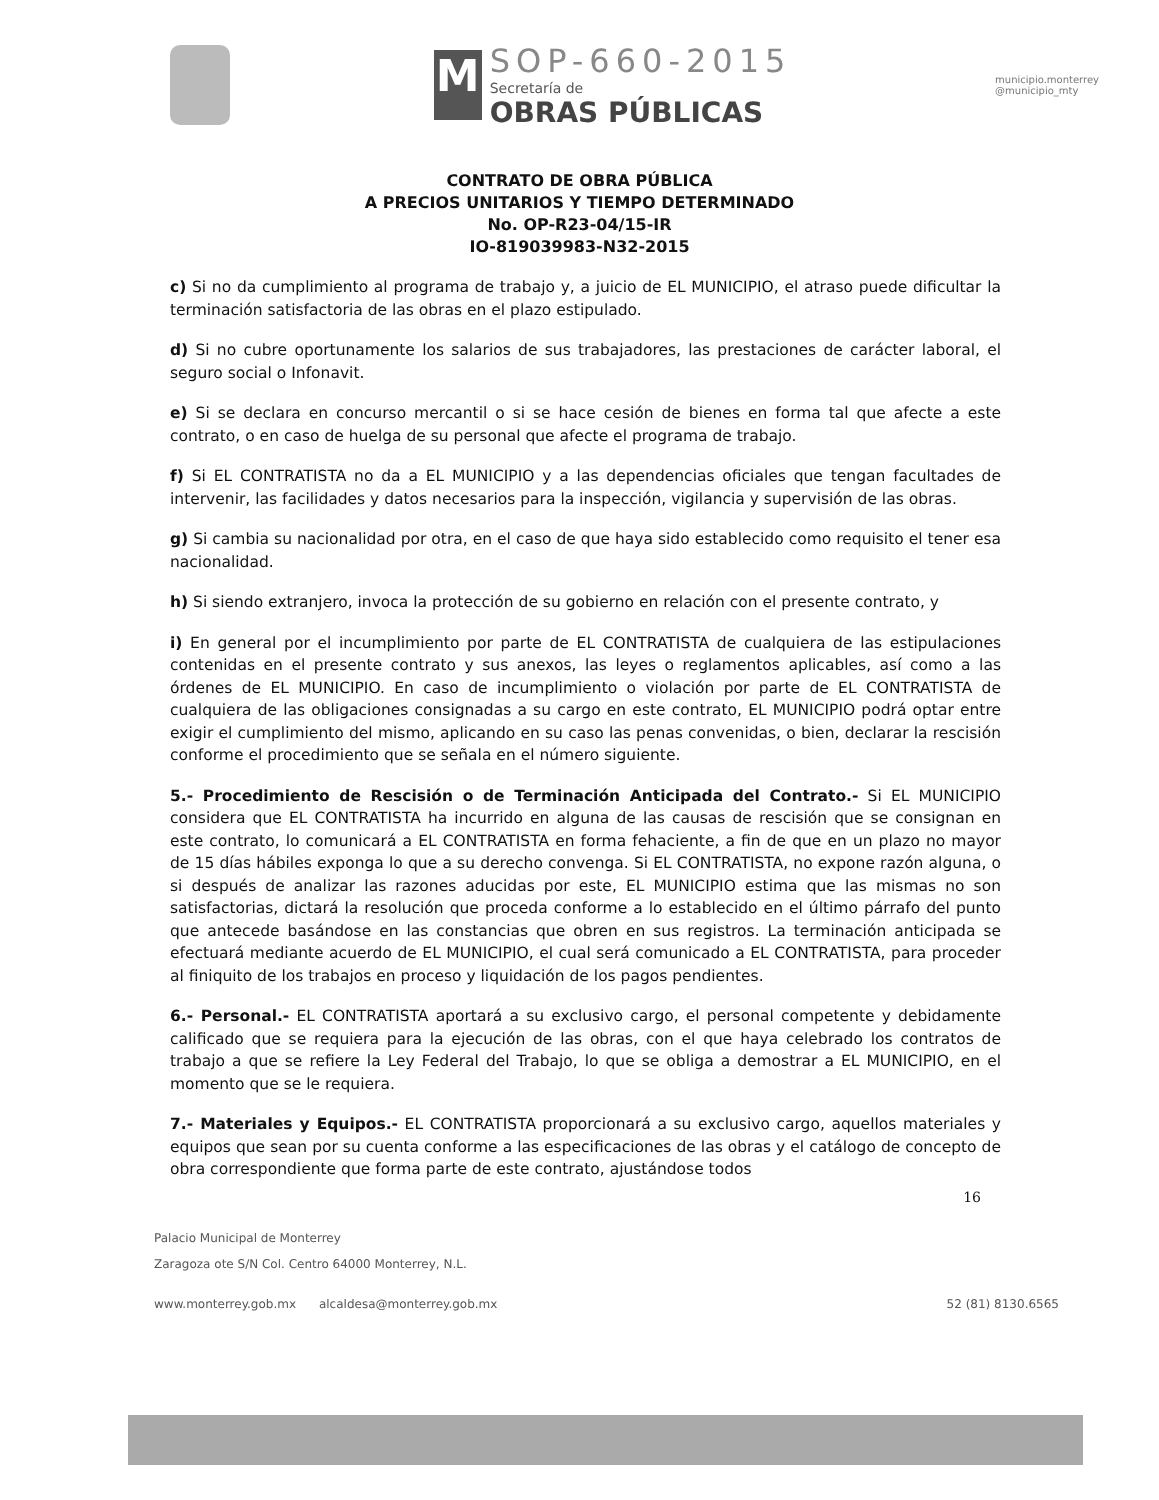M
SOP-660-2015
Secretaría de
OBRAS PÚBLICAS
municipio.monterrey
@municipio_mty
CONTRATO DE OBRA PÚBLICA
A PRECIOS UNITARIOS Y TIEMPO DETERMINADO
No. OP-R23-04/15-IR
IO-819039983-N32-2015
c) Si no da cumplimiento al programa de trabajo y, a juicio de EL MUNICIPIO, el atraso puede dificultar la terminación satisfactoria de las obras en el plazo estipulado.
d) Si no cubre oportunamente los salarios de sus trabajadores, las prestaciones de carácter laboral, el seguro social o Infonavit.
e) Si se declara en concurso mercantil o si se hace cesión de bienes en forma tal que afecte a este contrato, o en caso de huelga de su personal que afecte el programa de trabajo.
f) Si EL CONTRATISTA no da a EL MUNICIPIO y a las dependencias oficiales que tengan facultades de intervenir, las facilidades y datos necesarios para la inspección, vigilancia y supervisión de las obras.
g) Si cambia su nacionalidad por otra, en el caso de que haya sido establecido como requisito el tener esa nacionalidad.
h) Si siendo extranjero, invoca la protección de su gobierno en relación con el presente contrato, y
i) En general por el incumplimiento por parte de EL CONTRATISTA de cualquiera de las estipulaciones contenidas en el presente contrato y sus anexos, las leyes o reglamentos aplicables, así como a las órdenes de EL MUNICIPIO. En caso de incumplimiento o violación por parte de EL CONTRATISTA de cualquiera de las obligaciones consignadas a su cargo en este contrato, EL MUNICIPIO podrá optar entre exigir el cumplimiento del mismo, aplicando en su caso las penas convenidas, o bien, declarar la rescisión conforme el procedimiento que se señala en el número siguiente.
5.- Procedimiento de Rescisión o de Terminación Anticipada del Contrato.- Si EL MUNICIPIO considera que EL CONTRATISTA ha incurrido en alguna de las causas de rescisión que se consignan en este contrato, lo comunicará a EL CONTRATISTA en forma fehaciente, a fin de que en un plazo no mayor de 15 días hábiles exponga lo que a su derecho convenga. Si EL CONTRATISTA, no expone razón alguna, o si después de analizar las razones aducidas por este, EL MUNICIPIO estima que las mismas no son satisfactorias, dictará la resolución que proceda conforme a lo establecido en el último párrafo del punto que antecede basándose en las constancias que obren en sus registros. La terminación anticipada se efectuará mediante acuerdo de EL MUNICIPIO, el cual será comunicado a EL CONTRATISTA, para proceder al finiquito de los trabajos en proceso y liquidación de los pagos pendientes.
6.- Personal.- EL CONTRATISTA aportará a su exclusivo cargo, el personal competente y debidamente calificado que se requiera para la ejecución de las obras, con el que haya celebrado los contratos de trabajo a que se refiere la Ley Federal del Trabajo, lo que se obliga a demostrar a EL MUNICIPIO, en el momento que se le requiera.
7.- Materiales y Equipos.- EL CONTRATISTA proporcionará a su exclusivo cargo, aquellos materiales y equipos que sean por su cuenta conforme a las especificaciones de las obras y el catálogo de concepto de obra correspondiente que forma parte de este contrato, ajustándose todos
16
Palacio Municipal de Monterrey
Zaragoza ote S/N Col. Centro 64000 Monterrey, N.L.
www.monterrey.gob.mx alcaldesa@monterrey.gob.mx 52 (81) 8130.6565